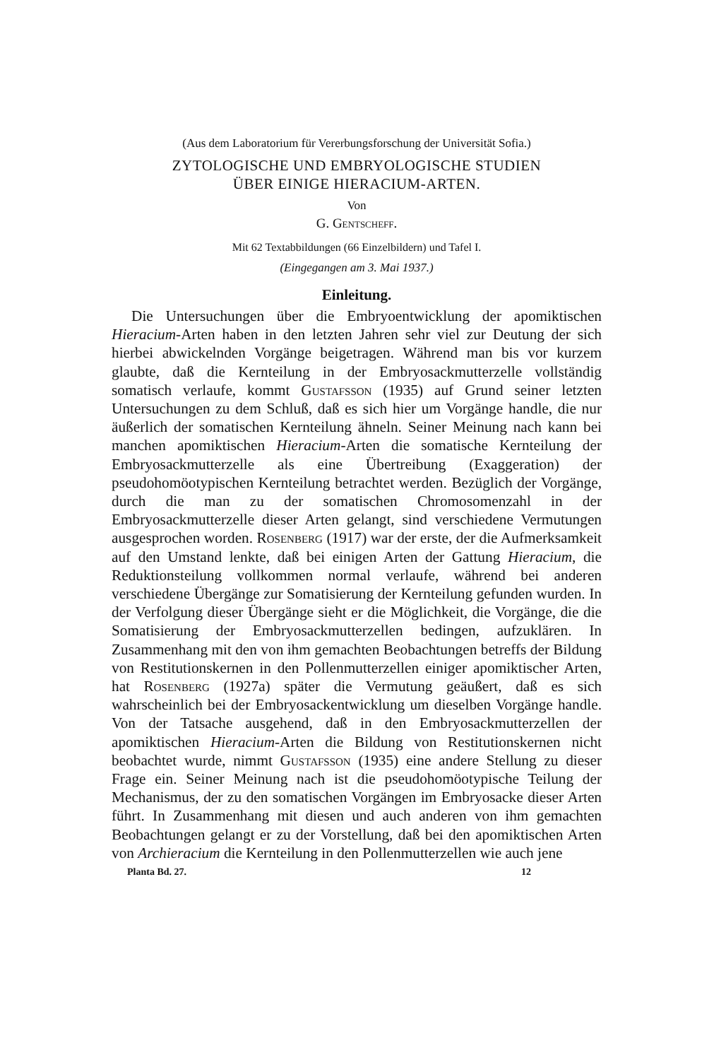(Aus dem Laboratorium für Vererbungsforschung der Universität Sofia.)
ZYTOLOGISCHE UND EMBRYOLOGISCHE STUDIEN
ÜBER EINIGE HIERACIUM-ARTEN.
Von
G. Gentscheff.
Mit 62 Textabbildungen (66 Einzelbildern) und Tafel I.
(Eingegangen am 3. Mai 1937.)
Einleitung.
Die Untersuchungen über die Embryoentwicklung der apomiktischen Hieracium-Arten haben in den letzten Jahren sehr viel zur Deutung der sich hierbei abwickelnden Vorgänge beigetragen. Während man bis vor kurzem glaubte, daß die Kernteilung in der Embryosackmutterzelle vollständig somatisch verlaufe, kommt Gustafsson (1935) auf Grund seiner letzten Untersuchungen zu dem Schluß, daß es sich hier um Vorgänge handle, die nur äußerlich der somatischen Kernteilung ähneln. Seiner Meinung nach kann bei manchen apomiktischen Hieracium-Arten die somatische Kernteilung der Embryosackmutterzelle als eine Übertreibung (Exaggeration) der pseudohomöotypischen Kernteilung betrachtet werden. Bezüglich der Vorgänge, durch die man zu der somatischen Chromosomenzahl in der Embryosackmutterzelle dieser Arten gelangt, sind verschiedene Vermutungen ausgesprochen worden. Rosenberg (1917) war der erste, der die Aufmerksamkeit auf den Umstand lenkte, daß bei einigen Arten der Gattung Hieracium, die Reduktionsteilung vollkommen normal verlaufe, während bei anderen verschiedene Übergänge zur Somatisierung der Kernteilung gefunden wurden. In der Verfolgung dieser Übergänge sieht er die Möglichkeit, die Vorgänge, die die Somatisierung der Embryosackmutterzellen bedingen, aufzuklären. In Zusammenhang mit den von ihm gemachten Beobachtungen betreffs der Bildung von Restitutionskernen in den Pollenmutterzellen einiger apomiktischer Arten, hat Rosenberg (1927a) später die Vermutung geäußert, daß es sich wahrscheinlich bei der Embryosackentwicklung um dieselben Vorgänge handle. Von der Tatsache ausgehend, daß in den Embryosackmutterzellen der apomiktischen Hieracium-Arten die Bildung von Restitutionskernen nicht beobachtet wurde, nimmt Gustafsson (1935) eine andere Stellung zu dieser Frage ein. Seiner Meinung nach ist die pseudohomöotypische Teilung der Mechanismus, der zu den somatischen Vorgängen im Embryosacke dieser Arten führt. In Zusammenhang mit diesen und auch anderen von ihm gemachten Beobachtungen gelangt er zu der Vorstellung, daß bei den apomiktischen Arten von Archieracium die Kernteilung in den Pollenmutterzellen wie auch jene
Planta Bd. 27. 12